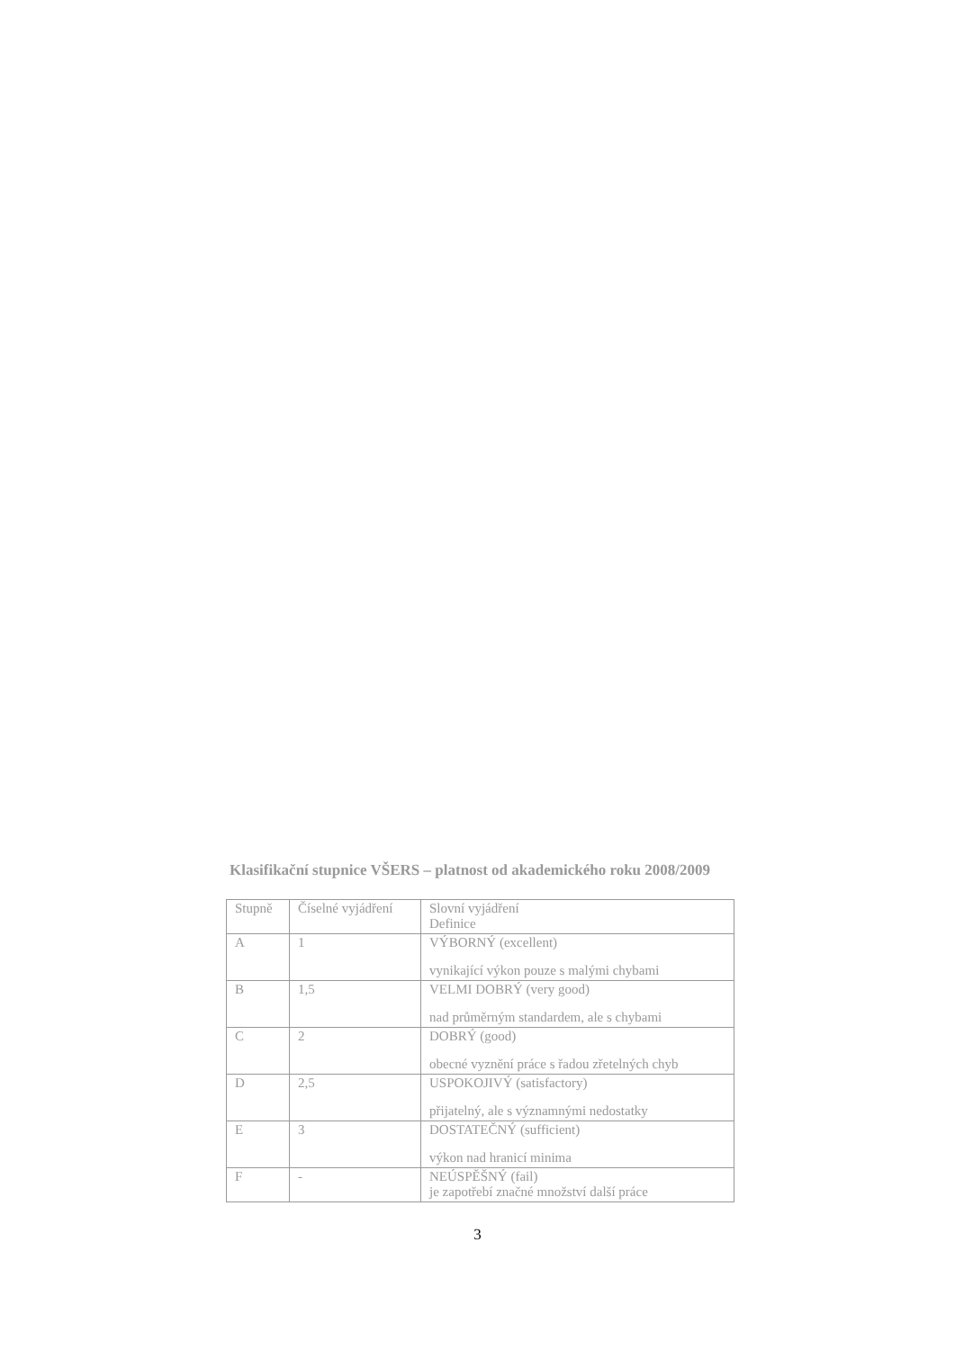Klasifikační stupnice VŠERS – platnost od akademického roku 2008/2009
| Stupně | Číselné vyjádření | Slovní vyjádření Definice |
| A | 1 | VÝBORNÝ (excellent) vynikající výkon pouze s malými chybami |
| B | 1,5 | VELMI DOBRÝ (very good) nad průměrným standardem, ale s chybami |
| C | 2 | DOBRÝ (good) obecné vyznění práce s řadou zřetelných chyb |
| D | 2,5 | USPOKOJIVÝ (satisfactory) přijatelný, ale s významnými nedostatky |
| E | 3 | DOSTATEČNÝ (sufficient) výkon nad hranicí minima |
| F | - | NEÚSPĚŠNÝ (fail) je zapotřebí značné množství další práce |
3